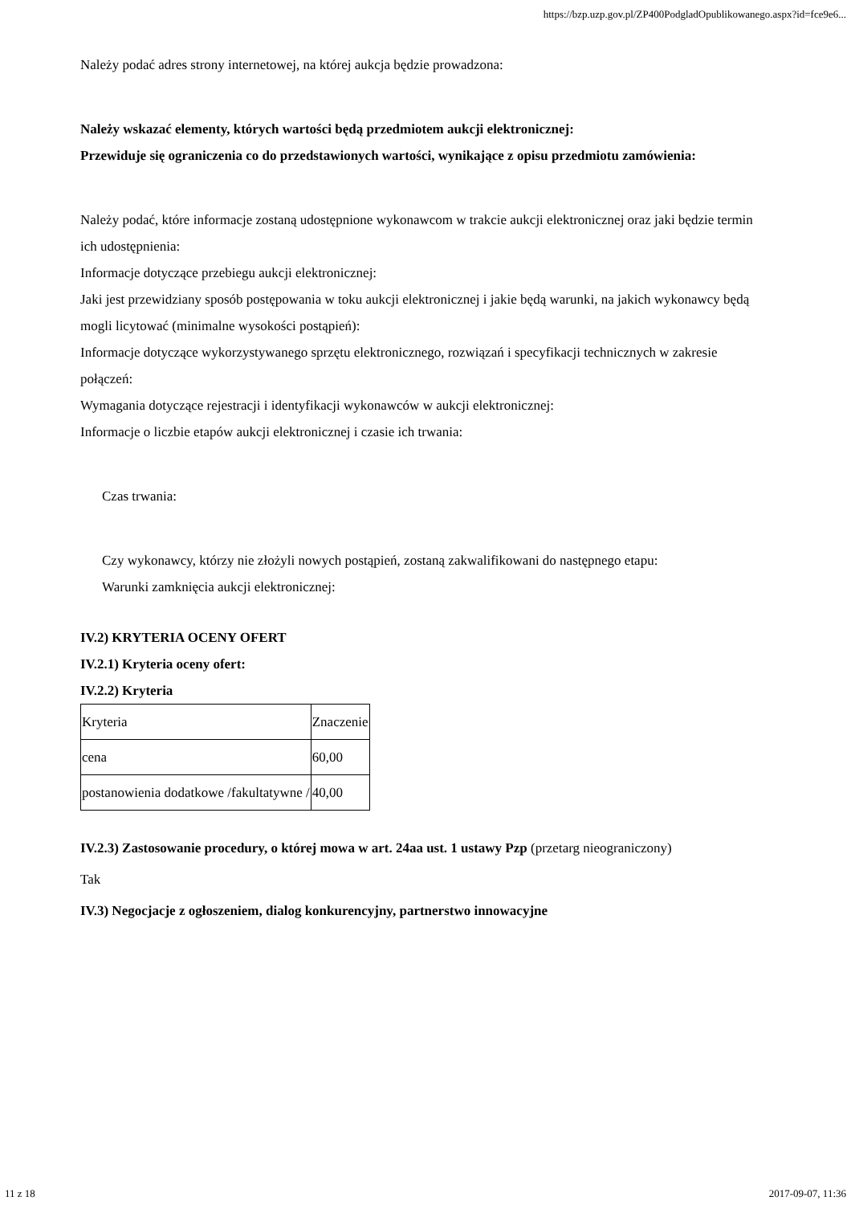https://bzp.uzp.gov.pl/ZP400PodgladOpublikowanego.aspx?id=fce9e6...
Należy podać adres strony internetowej, na której aukcja będzie prowadzona:
Należy wskazać elementy, których wartości będą przedmiotem aukcji elektronicznej:
Przewiduje się ograniczenia co do przedstawionych wartości, wynikające z opisu przedmiotu zamówienia:
Należy podać, które informacje zostaną udostępnione wykonawcom w trakcie aukcji elektronicznej oraz jaki będzie termin ich udostępnienia:
Informacje dotyczące przebiegu aukcji elektronicznej:
Jaki jest przewidziany sposób postępowania w toku aukcji elektronicznej i jakie będą warunki, na jakich wykonawcy będą mogli licytować (minimalne wysokości postąpień):
Informacje dotyczące wykorzystywanego sprzętu elektronicznego, rozwiązań i specyfikacji technicznych w zakresie połączeń:
Wymagania dotyczące rejestracji i identyfikacji wykonawców w aukcji elektronicznej:
Informacje o liczbie etapów aukcji elektronicznej i czasie ich trwania:
Czas trwania:
Czy wykonawcy, którzy nie złożyli nowych postąpień, zostaną zakwalifikowani do następnego etapu:
Warunki zamknięcia aukcji elektronicznej:
IV.2) KRYTERIA OCENY OFERT
IV.2.1) Kryteria oceny ofert:
IV.2.2) Kryteria
| Kryteria | Znaczenie |
| cena | 60,00 |
| postanowienia dodatkowe /fakultatywne / | 40,00 |
IV.2.3) Zastosowanie procedury, o której mowa w art. 24aa ust. 1 ustawy Pzp (przetarg nieograniczony)
Tak
IV.3) Negocjacje z ogłoszeniem, dialog konkurencyjny, partnerstwo innowacyjne
11 z 18 2017-09-07, 11:36